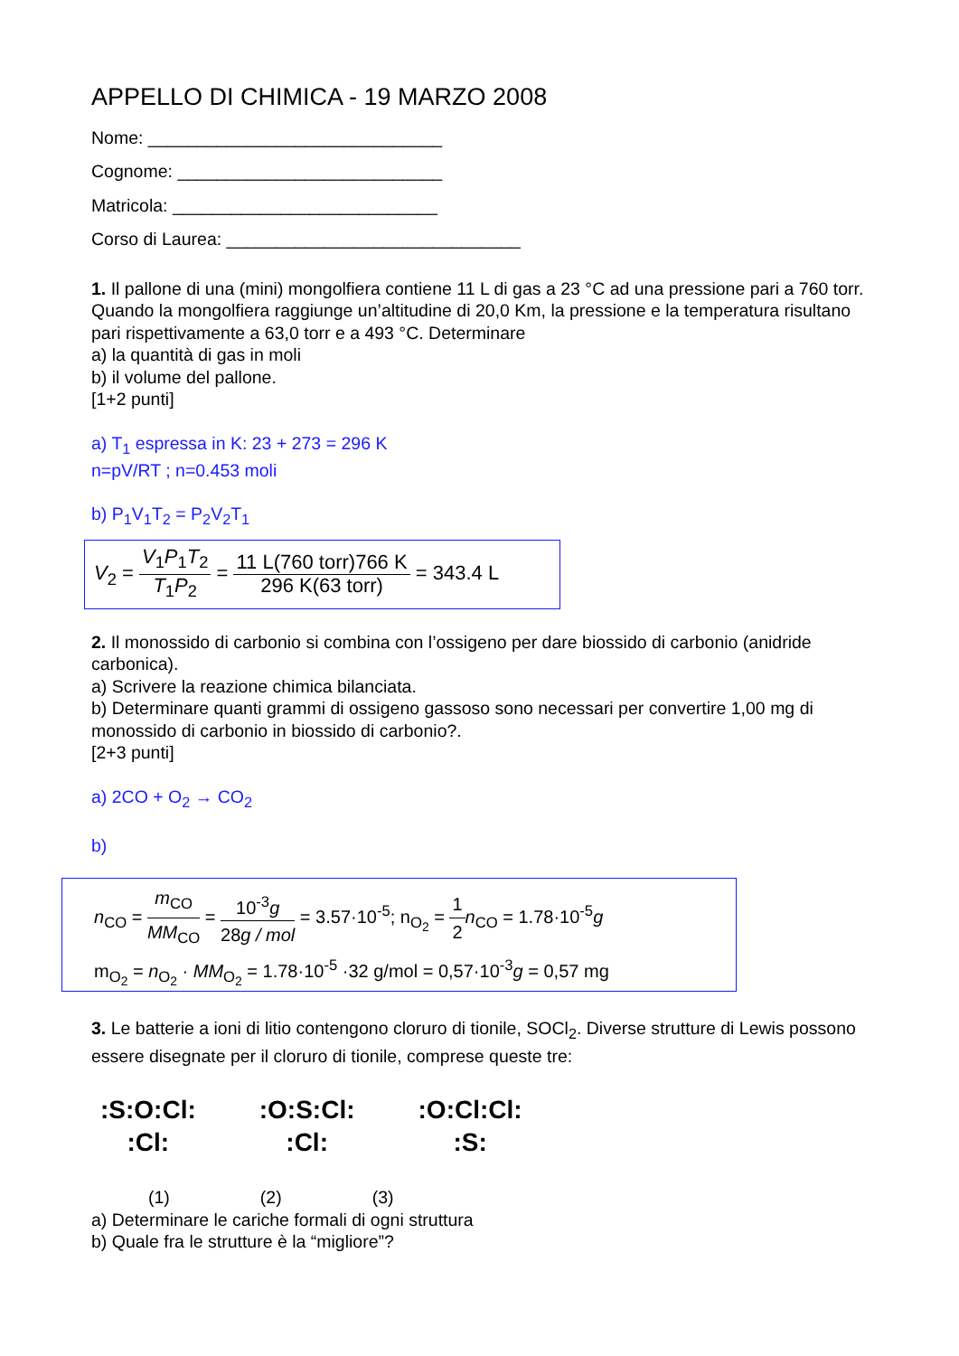APPELLO DI CHIMICA - 19 MARZO 2008
Nome: ______________________________
Cognome: ___________________________
Matricola: ___________________________
Corso di Laurea: ______________________________
1. Il pallone di una (mini) mongolfiera contiene 11 L di gas a 23 °C ad una pressione pari a 760 torr. Quando la mongolfiera raggiunge un’altitudine di 20,0 Km, la pressione e la temperatura risultano pari rispettivamente a 63,0 torr e a 493 °C. Determinare
a) la quantità di gas in moli
b) il volume del pallone.
[1+2 punti]
a) T<sub>1</sub> espressa in K: 23 + 273 = 296 K
n=pV/RT ; n=0.453 moli
b) P<sub>1</sub>V<sub>1</sub>T<sub>2</sub> = P<sub>2</sub>V<sub>2</sub>T<sub>1</sub>
V<sub>2</sub> = V<sub>1</sub>P<sub>1</sub>T<sub>2</sub> T<sub>1</sub>P<sub>2</sub> = 11 L(760 torr)766 K 296 K(63 torr) = 343.4 L
2. Il monossido di carbonio si combina con l’ossigeno per dare biossido di carbonio (anidride carbonica).
a) Scrivere la reazione chimica bilanciata.
b) Determinare quanti grammi di ossigeno gassoso sono necessari per convertire 1,00 mg di monossido di carbonio in biossido di carbonio?.
[2+3 punti]
a) 2CO + O<sub>2</sub> → CO<sub>2</sub>
b)
n<sub>CO</sub> = m<sub>CO</sub> MM<sub>CO</sub> = 10<sup>-3</sup>g 28g / mol = 3.57·10<sup>-5</sup>; n<sub>O<sub>2</sub></sub> = 1 2 n<sub>CO</sub> = 1.78·10<sup>-5</sup>g
m<sub>O<sub>2</sub></sub> = n<sub>O<sub>2</sub></sub> · MM<sub>O<sub>2</sub></sub> = 1.78·10<sup>-5</sup> ·32 g/mol = 0,57·10<sup>-3</sup>g = 0,57 mg
3. Le batterie a ioni di litio contengono cloruro di tionile, SOCl<sub>2</sub>. Diverse strutture di Lewis possono essere disegnate per il cloruro di tionile, comprese queste tre:
:S:O:Cl:
:Cl:
:O:S:Cl:
:Cl:
:O:Cl:Cl:
:S:
(1) (2) (3)
a) Determinare le cariche formali di ogni struttura
b) Quale fra le strutture è la “migliore”?